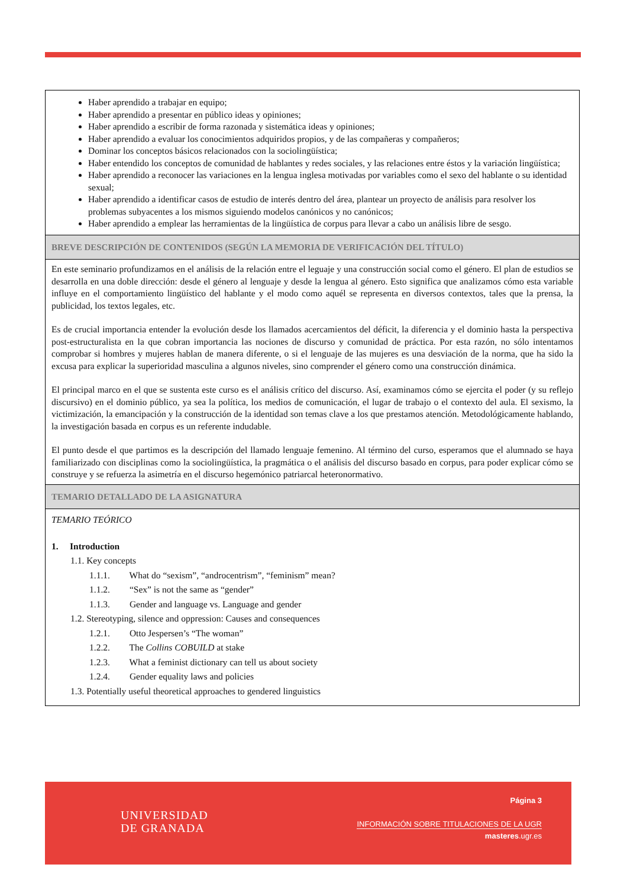| Haber aprendido a trabajar en equipo; Haber aprendido a presentar en público ideas y opiniones; Haber aprendido a escribir de forma razonada y sistemática ideas y opiniones; Haber aprendido a evaluar los conocimientos adquiridos propios, y de las compañeras y compañeros; Dominar los conceptos básicos relacionados con la sociolingüística; Haber entendido los conceptos de comunidad de hablantes y redes sociales, y las relaciones entre éstos y la variación lingüística; Haber aprendido a reconocer las variaciones en la lengua inglesa motivadas por variables como el sexo del hablante o su identidad sexual; Haber aprendido a identificar casos de estudio de interés dentro del área, plantear un proyecto de análisis para resolver los problemas subyacentes a los mismos siguiendo modelos canónicos y no canónicos; Haber aprendido a emplear las herramientas de la lingüística de corpus para llevar a cabo un análisis libre de sesgo. |
| BREVE DESCRIPCIÓN DE CONTENIDOS (SEGÚN LA MEMORIA DE VERIFICACIÓN DEL TÍTULO) |
| En este seminario profundizamos en el análisis de la relación entre el leguaje y una construcción social como el género. El plan de estudios se desarrolla en una doble dirección: desde el género al lenguaje y desde la lengua al género. Esto significa que analizamos cómo esta variable influye en el comportamiento lingüístico del hablante y el modo como aquél se representa en diversos contextos, tales que la prensa, la publicidad, los textos legales, etc. Es de crucial importancia entender la evolución desde los llamados acercamientos del déficit, la diferencia y el dominio hasta la perspectiva post-estructuralista en la que cobran importancia las nociones de discurso y comunidad de práctica. Por esta razón, no sólo intentamos comprobar si hombres y mujeres hablan de manera diferente, o si el lenguaje de las mujeres es una desviación de la norma, que ha sido la excusa para explicar la superioridad masculina a algunos niveles, sino comprender el género como una construcción dinámica. El principal marco en el que se sustenta este curso es el análisis crítico del discurso. Así, examinamos cómo se ejercita el poder (y su reflejo discursivo) en el dominio público, ya sea la política, los medios de comunicación, el lugar de trabajo o el contexto del aula. El sexismo, la victimización, la emancipación y la construcción de la identidad son temas clave a los que prestamos atención. Metodológicamente hablando, la investigación basada en corpus es un referente indudable. El punto desde el que partimos es la descripción del llamado lenguaje femenino. Al término del curso, esperamos que el alumnado se haya familiarizado con disciplinas como la sociolingüística, la pragmática o el análisis del discurso basado en corpus, para poder explicar cómo se construye y se refuerza la asimetría en el discurso hegemónico patriarcal heteronormativo. |
| TEMARIO DETALLADO DE LA ASIGNATURA |
| TEMARIO TEÓRICO 1. Introduction 1.1. Key concepts 1.1.1. What do “sexism”, “androcentrism”, “feminism” mean? 1.1.2. “Sex” is not the same as “gender” 1.1.3. Gender and language vs. Language and gender 1.2. Stereotyping, silence and oppression: Causes and consequences 1.2.1. Otto Jespersen’s “The woman” 1.2.2. The Collins COBUILD at stake 1.2.3. What a feminist dictionary can tell us about society 1.2.4. Gender equality laws and policies 1.3. Potentially useful theoretical approaches to gendered linguistics |
UNIVERSIDAD
DE GRANADA
Página 3
INFORMACIÓN SOBRE TITULACIONES DE LA UGR
masteres.ugr.es